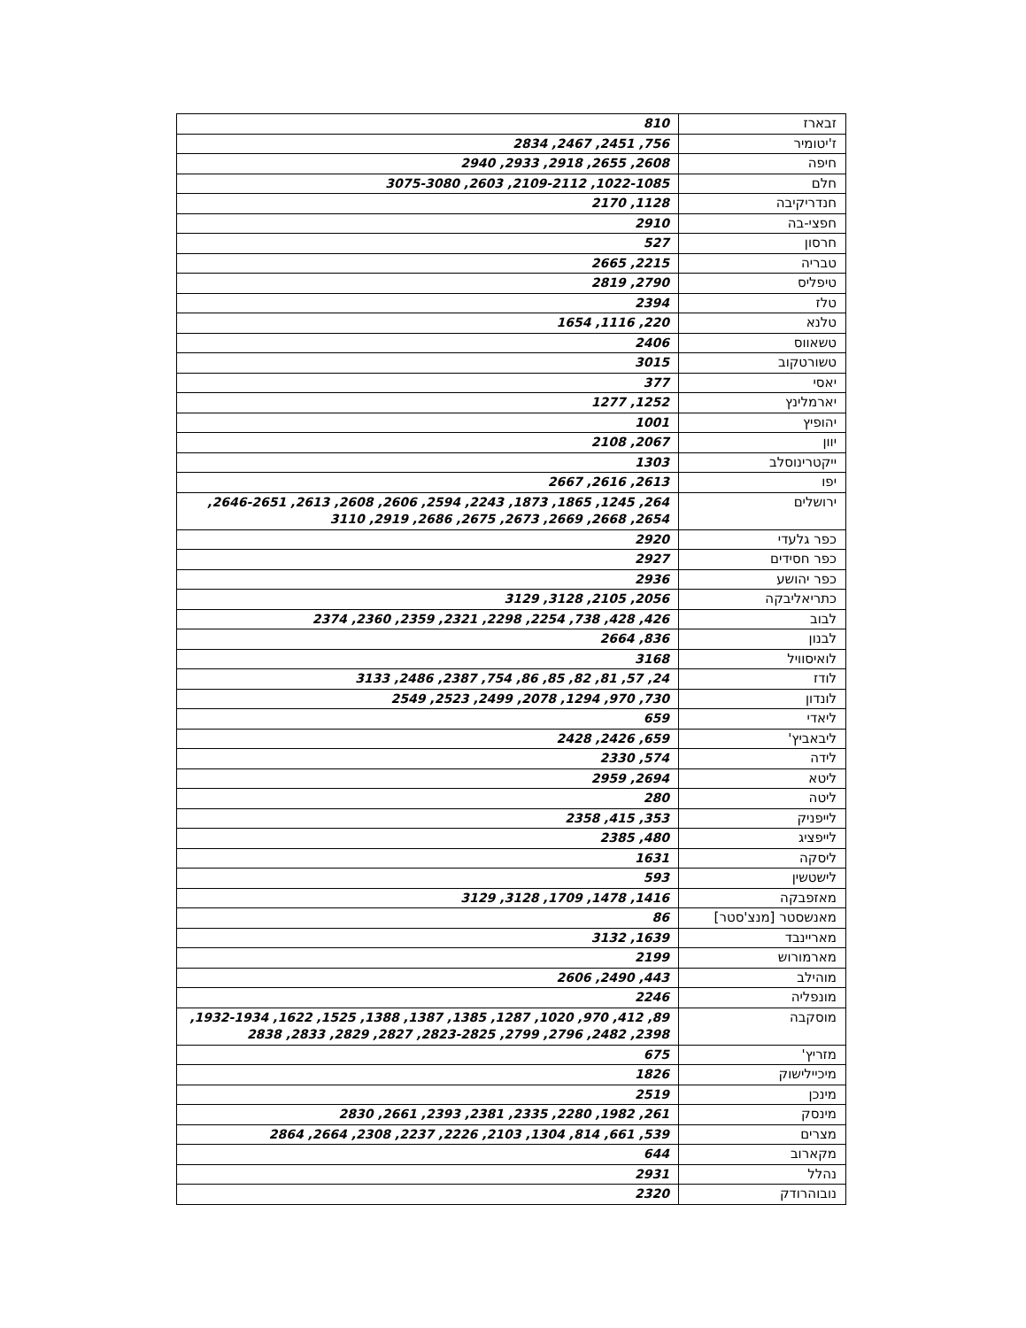| זבארז | 810 |
| ז'יטומיר | 756, 2451, 2467, 2834 |
| חיפה | 2608, 2655, 2918, 2933, 2940 |
| חלם | 1022-1085, 2109-2112, 2603, 3075-3080 |
| חנדריקיבה | 1128, 2170 |
| חפצי-בה | 2910 |
| חרסון | 527 |
| טבריה | 2215, 2665 |
| טיפליס | 2790, 2819 |
| טלז | 2394 |
| טלנא | 220, 1116, 1654 |
| טשאווס | 2406 |
| טשורטקוב | 3015 |
| יאסי | 377 |
| יארמלינץ | 1252, 1277 |
| יהופיץ | 1001 |
| יוון | 2067, 2108 |
| ייקטרינוסלב | 1303 |
| יפו | 2613, 2616, 2667 |
| ירושלים | 264, 1245, 1865, 1873, 2243, 2594, 2606, 2608, 2613, 2646-2651, 2654, 2668, 2669, 2673, 2675, 2686, 2919, 3110 |
| כפר גלעדי | 2920 |
| כפר חסידים | 2927 |
| כפר יהושע | 2936 |
| כתריאליבקה | 2056, 2105, 3128, 3129 |
| לבוב | 426, 428, 738, 2254, 2298, 2321, 2359, 2360, 2374 |
| לבנון | 836, 2664 |
| לואיסוויל | 3168 |
| לודז | 24, 57, 81, 82, 85, 86, 754, 2387, 2486, 3133 |
| לונדון | 730, 970, 1294, 2078, 2499, 2523, 2549 |
| ליאדי | 659 |
| ליבאביץ' | 659, 2426, 2428 |
| לידה | 574, 2330 |
| ליטא | 2694, 2959 |
| ליטה | 280 |
| לייפניק | 353, 415, 2358 |
| לייפציג | 480, 2385 |
| ליסקה | 1631 |
| לישטשין | 593 |
| מאזפבקה | 1416, 1478, 1709, 3128, 3129 |
| מאנשסטר [מנצ'סטר] | 86 |
| מאריינבד | 1639, 3132 |
| מארמורוש | 2199 |
| מוהילב | 443, 2490, 2606 |
| מונפליה | 2246 |
| מוסקבה | 89, 412, 970, 1020, 1287, 1385, 1387, 1388, 1525, 1622, 1932-1934, 2398, 2482, 2796, 2799, 2823-2825, 2827, 2829, 2833, 2838 |
| מזריץ' | 675 |
| מיכיילישוק | 1826 |
| מינכן | 2519 |
| מינסק | 261, 1982, 2280, 2335, 2381, 2393, 2661, 2830 |
| מצרים | 539, 661, 814, 1304, 2103, 2226, 2237, 2308, 2664, 2864 |
| מקארוב | 644 |
| נהלל | 2931 |
| נובוהרודק | 2320 |